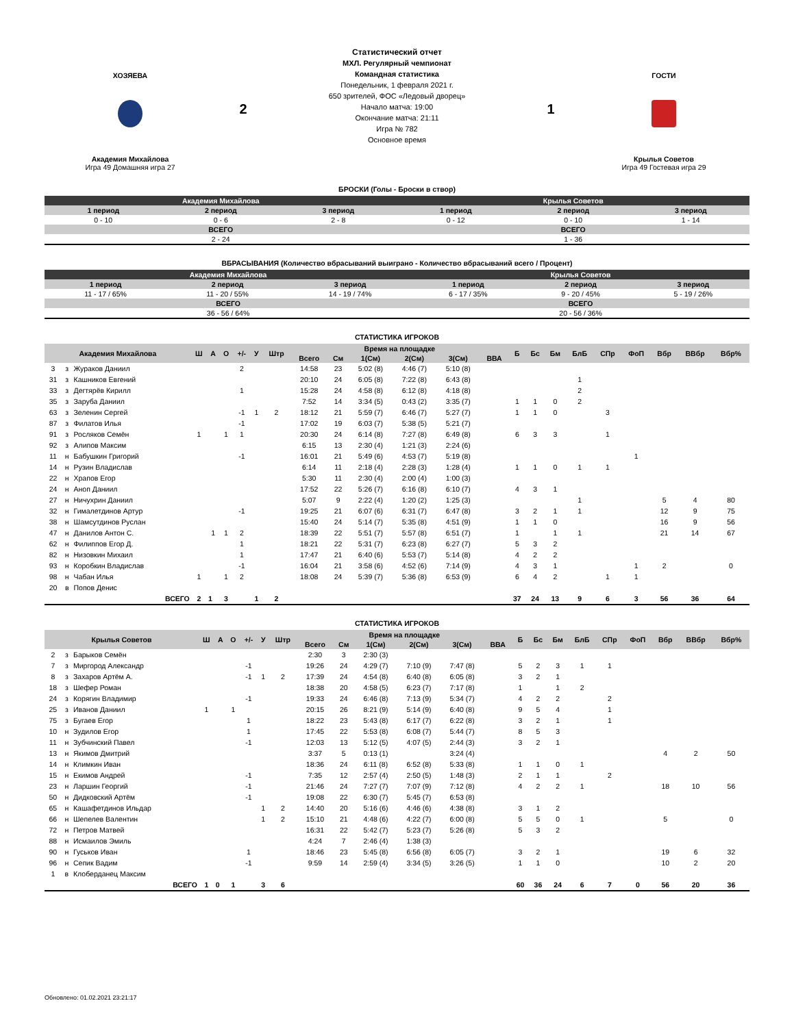ХОЗЯЕВА
Академия Михайлова
Игра 49 Домашняя игра 27
2
Статистический отчет
МХЛ. Регулярный чемпионат
Командная статистика
Понедельник, 1 февраля 2021 г.
650 зрителей, ФОС «Ледовый дворец»
Начало матча: 19:00
Окончание матча: 21:11
Игра № 782
Основное время
1
ГОСТИ
Крылья Советов
Игра 49 Гостевая игра 29
БРОСКИ (Голы - Броски в створ)
| Академия Михайлова | | | Крылья Советов | | |
| --- | --- | --- | --- | --- | --- |
| 1 период | 2 период | 3 период | 1 период | 2 период | 3 период |
| 0 - 10 | 0 - 6 | 2 - 8 | 0 - 12 | 0 - 10 | 1 - 14 |
| ВСЕГО | | | ВСЕГО | | |
| 2 - 24 | | | 1 - 36 | | |
ВБРАСЫВАНИЯ (Количество вбрасываний выиграно - Количество вбрасываний всего / Процент)
| Академия Михайлова | | | Крылья Советов | | |
| --- | --- | --- | --- | --- | --- |
| 1 период | 2 период | 3 период | 1 период | 2 период | 3 период |
| 11 - 17 / 65% | 11 - 20 / 55% | 14 - 19 / 74% | 6 - 17 / 35% | 9 - 20 / 45% | 5 - 19 / 26% |
| ВСЕГО | | | ВСЕГО | | |
| 36 - 56 / 64% | | | 20 - 56 / 36% | | |
СТАТИСТИКА ИГРОКОВ
| Академия Михайлова | | | Ш | А | О | +/- | У | Штр | Время на площадке | | | | | | Б | Бс | Бм | БлБ | СПр | ФоП | Вбр | ВВбр | Вбр% |
| --- | --- | --- | --- | --- | --- | --- | --- | --- | --- | --- | --- | --- | --- | --- | --- | --- | --- | --- | --- | --- | --- | --- | --- |
| | | | | | | | | | Всего | См | 1(См) | 2(См) | 3(См) | ВВА | | | | | | | | | |
| 3 | з | Жураков Даниил | | | | 2 | | | 14:58 | 23 | 5:02 (8) | 4:46 (7) | 5:10 (8) | | | | | | | | | | |
| 31 | з | Кашников Евгений | | | | | | | 20:10 | 24 | 6:05 (8) | 7:22 (8) | 6:43 (8) | | | | | 1 | | | | | |
| 33 | з | Дегтярёв Кирилл | | | | 1 | | | 15:28 | 24 | 4:58 (8) | 6:12 (8) | 4:18 (8) | | | | | 2 | | | | | |
| 35 | з | Заруба Даниил | | | | | | | 7:52 | 14 | 3:34 (5) | 0:43 (2) | 3:35 (7) | | 1 | 1 | 0 | 2 | | | | | |
| 63 | з | Зеленин Сергей | | | | -1 | 1 | 2 | 18:12 | 21 | 5:59 (7) | 6:46 (7) | 5:27 (7) | | 1 | 1 | 0 | | 3 | | | | |
| 87 | з | Филатов Илья | | | | -1 | | | 17:02 | 19 | 6:03 (7) | 5:38 (5) | 5:21 (7) | | | | | | | | | | |
| 91 | з | Росляков Семён | 1 | | 1 | 1 | | | 20:30 | 24 | 6:14 (8) | 7:27 (8) | 6:49 (8) | | 6 | 3 | 3 | | 1 | | | | |
| 92 | з | Алипов Максим | | | | | | | 6:15 | 13 | 2:30 (4) | 1:21 (3) | 2:24 (6) | | | | | | | | | | |
| 11 | н | Бабушкин Григорий | | | | -1 | | | 16:01 | 21 | 5:49 (6) | 4:53 (7) | 5:19 (8) | | | | | | | 1 | | | |
| 14 | н | Рузин Владислав | | | | | | | 6:14 | 11 | 2:18 (4) | 2:28 (3) | 1:28 (4) | | 1 | 1 | 0 | 1 | 1 | | | | |
| 22 | н | Храпов Егор | | | | | | | 5:30 | 11 | 2:30 (4) | 2:00 (4) | 1:00 (3) | | | | | | | | | | |
| 24 | н | Аноп Даниил | | | | | | | 17:52 | 22 | 5:26 (7) | 6:16 (8) | 6:10 (7) | | 4 | 3 | 1 | | | | | | |
| 27 | н | Ничухрин Даниил | | | | | | | 5:07 | 9 | 2:22 (4) | 1:20 (2) | 1:25 (3) | | | | | 1 | | | 5 | 4 | 80 |
| 32 | н | Гималетдинов Артур | | | | -1 | | | 19:25 | 21 | 6:07 (6) | 6:31 (7) | 6:47 (8) | | 3 | 2 | 1 | 1 | | | 12 | 9 | 75 |
| 38 | н | Шамсутдинов Руслан | | | | | | | 15:40 | 24 | 5:14 (7) | 5:35 (8) | 4:51 (9) | | 1 | 1 | 0 | | | | 16 | 9 | 56 |
| 47 | н | Данилов Антон С. | | 1 | 1 | 2 | | | 18:39 | 22 | 5:51 (7) | 5:57 (8) | 6:51 (7) | | 1 | | 1 | 1 | | | 21 | 14 | 67 |
| 62 | н | Филиппов Егор Д. | | | | 1 | | | 18:21 | 22 | 5:31 (7) | 6:23 (8) | 6:27 (7) | | 5 | 3 | 2 | | | | | | |
| 82 | н | Низовкин Михаил | | | | 1 | | | 17:47 | 21 | 6:40 (6) | 5:53 (7) | 5:14 (8) | | 4 | 2 | 2 | | | | | | |
| 93 | н | Коробкин Владислав | | | | -1 | | | 16:04 | 21 | 3:58 (6) | 4:52 (6) | 7:14 (9) | | 4 | 3 | 1 | | | 1 | 2 | | 0 |
| 98 | н | Чабан Илья | 1 | | 1 | 2 | | | 18:08 | 24 | 5:39 (7) | 5:36 (8) | 6:53 (9) | | 6 | 4 | 2 | | 1 | 1 | | | |
| 20 | в | Попов Денис | | | | | | | | | | | | | | | | | | | | | |
| ВСЕГО | | | 2 | 1 | 3 | | 1 | 2 | | | | | | | 37 | 24 | 13 | 9 | 6 | 3 | 56 | 36 | 64 |
СТАТИСТИКА ИГРОКОВ
| Крылья Советов | | | Ш | А | О | +/- | У | Штр | Время на площадке | | | | | | Б | Бс | Бм | БлБ | СПр | ФоП | Вбр | ВВбр | Вбр% |
| --- | --- | --- | --- | --- | --- | --- | --- | --- | --- | --- | --- | --- | --- | --- | --- | --- | --- | --- | --- | --- | --- | --- | --- |
| | | | | | | | | | Всего | См | 1(См) | 2(См) | 3(См) | ВВА | | | | | | | | | |
| 2 | з | Барыков Семён | | | | | | | 2:30 | 3 | 2:30 (3) | | | | | | | | | | | | |
| 7 | з | Миргород Александр | | | | -1 | | | 19:26 | 24 | 4:29 (7) | 7:10 (9) | 7:47 (8) | | 5 | 2 | 3 | 1 | 1 | | | | |
| 8 | з | Захаров Артём А. | | | | -1 | 1 | 2 | 17:39 | 24 | 4:54 (8) | 6:40 (8) | 6:05 (8) | | 3 | 2 | 1 | | | | | | |
| 18 | з | Шефер Роман | | | | | | | 18:38 | 20 | 4:58 (5) | 6:23 (7) | 7:17 (8) | | 1 | | 1 | 2 | | | | | |
| 24 | з | Корягин Владимир | | | | -1 | | | 19:33 | 24 | 6:46 (8) | 7:13 (9) | 5:34 (7) | | 4 | 2 | 2 | | 2 | | | | |
| 25 | з | Иванов Даниил | 1 | | 1 | | | | 20:15 | 26 | 8:21 (9) | 5:14 (9) | 6:40 (8) | | 9 | 5 | 4 | | 1 | | | | |
| 75 | з | Бугаев Егор | | | | 1 | | | 18:22 | 23 | 5:43 (8) | 6:17 (7) | 6:22 (8) | | 3 | 2 | 1 | | 1 | | | | |
| 10 | н | Зудилов Егор | | | | 1 | | | 17:45 | 22 | 5:53 (8) | 6:08 (7) | 5:44 (7) | | 8 | 5 | 3 | | | | | | |
| 11 | н | Зубчинский Павел | | | | -1 | | | 12:03 | 13 | 5:12 (5) | 4:07 (5) | 2:44 (3) | | 3 | 2 | 1 | | | | | | |
| 13 | н | Якимов Дмитрий | | | | | | | 3:37 | 5 | 0:13 (1) | | 3:24 (4) | | | | | | | | 4 | 2 | 50 |
| 14 | н | Климкин Иван | | | | | | | 18:36 | 24 | 6:11 (8) | 6:52 (8) | 5:33 (8) | | 1 | 1 | 0 | 1 | | | | | |
| 15 | н | Екимов Андрей | | | | -1 | | | 7:35 | 12 | 2:57 (4) | 2:50 (5) | 1:48 (3) | | 2 | 1 | 1 | | 2 | | | | |
| 23 | н | Ларшин Георгий | | | | -1 | | | 21:46 | 24 | 7:27 (7) | 7:07 (9) | 7:12 (8) | | 4 | 2 | 2 | 1 | | | 18 | 10 | 56 |
| 50 | н | Дидковский Артём | | | | -1 | | | 19:08 | 22 | 6:30 (7) | 5:45 (7) | 6:53 (8) | | | | | | | | | | |
| 65 | н | Кашафетдинов Ильдар | | | | | 1 | 2 | 14:40 | 20 | 5:16 (6) | 4:46 (6) | 4:38 (8) | | 3 | 1 | 2 | | | | | | |
| 66 | н | Шепелев Валентин | | | | | 1 | 2 | 15:10 | 21 | 4:48 (6) | 4:22 (7) | 6:00 (8) | | 5 | 5 | 0 | 1 | | | 5 | | 0 |
| 72 | н | Петров Матвей | | | | | | | 16:31 | 22 | 5:42 (7) | 5:23 (7) | 5:26 (8) | | 5 | 3 | 2 | | | | | | |
| 88 | н | Исмаилов Эмиль | | | | | | | 4:24 | 7 | 2:46 (4) | 1:38 (3) | | | | | | | | | | | |
| 90 | н | Гуськов Иван | | | | 1 | | | 18:46 | 23 | 5:45 (8) | 6:56 (8) | 6:05 (7) | | 3 | 2 | 1 | | | | 19 | 6 | 32 |
| 96 | н | Сепик Вадим | | | | -1 | | | 9:59 | 14 | 2:59 (4) | 3:34 (5) | 3:26 (5) | | 1 | 1 | 0 | | | | 10 | 2 | 20 |
| 1 | в | Клоберданец Максим | | | | | | | | | | | | | | | | | | | | | |
| ВСЕГО | | | 1 | 0 | 1 | | 3 | 6 | | | | | | | 60 | 36 | 24 | 6 | 7 | 0 | 56 | 20 | 36 |
Обновлено: 01.02.2021 23:21:17